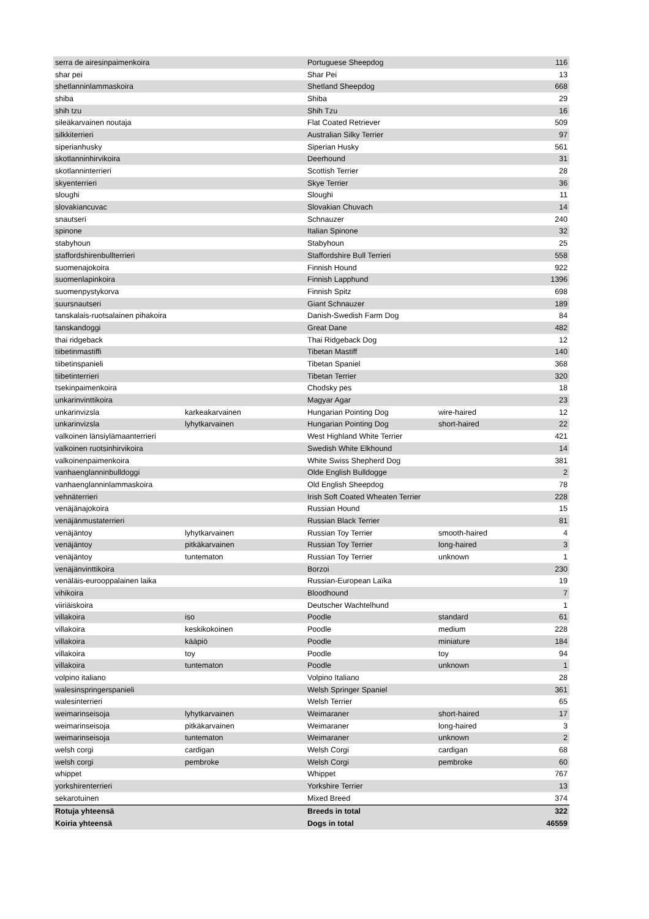| serra de airesinpaimenkoira | | Portuguese Sheepdog | | 116 |
| shar pei | | Shar Pei | | 13 |
| shetlanninlammaskoira | | Shetland Sheepdog | | 668 |
| shiba | | Shiba | | 29 |
| shih tzu | | Shih Tzu | | 16 |
| sileäkarvainen noutaja | | Flat Coated Retriever | | 509 |
| silkkiterrieri | | Australian Silky Terrier | | 97 |
| siperianhusky | | Siperian Husky | | 561 |
| skotlanninhirvikoira | | Deerhound | | 31 |
| skotlanninterrieri | | Scottish Terrier | | 28 |
| skyenterrieri | | Skye Terrier | | 36 |
| sloughi | | Sloughi | | 11 |
| slovakiancuvac | | Slovakian Chuvach | | 14 |
| snautseri | | Schnauzer | | 240 |
| spinone | | Italian Spinone | | 32 |
| stabyhoun | | Stabyhoun | | 25 |
| staffordshirenbullterrieri | | Staffordshire Bull Terrieri | | 558 |
| suomenajokoira | | Finnish Hound | | 922 |
| suomenlapinkoira | | Finnish Lapphund | | 1396 |
| suomenpystykorva | | Finnish Spitz | | 698 |
| suursnautseri | | Giant Schnauzer | | 189 |
| tanskalais-ruotsalainen pihakoira | | Danish-Swedish Farm Dog | | 84 |
| tanskandoggi | | Great Dane | | 482 |
| thai ridgeback | | Thai Ridgeback Dog | | 12 |
| tiibetinmastiffi | | Tibetan Mastiff | | 140 |
| tiibetinspanieli | | Tibetan Spaniel | | 368 |
| tiibetinterrieri | | Tibetan Terrier | | 320 |
| tsekinpaimenkoira | | Chodsky pes | | 18 |
| unkarinvinttikoira | | Magyar Agar | | 23 |
| unkarinvizsla | karkeakarvainen | Hungarian Pointing Dog | wire-haired | 12 |
| unkarinvizsla | lyhytkarvainen | Hungarian Pointing Dog | short-haired | 22 |
| valkoinen länsiylämaanterrieri | | West Highland White Terrier | | 421 |
| valkoinen ruotsinhirvikoira | | Swedish White Elkhound | | 14 |
| valkoinenpaimenkoira | | White Swiss Shepherd Dog | | 381 |
| vanhaenglanninbulldoggi | | Olde English Bulldogge | | 2 |
| vanhaenglanninlammaskoira | | Old English Sheepdog | | 78 |
| vehnäterrieri | | Irish Soft Coated Wheaten Terrier | | 228 |
| venäjänajokoira | | Russian Hound | | 15 |
| venäjänmustaterrieri | | Russian Black Terrier | | 81 |
| venäjäntoy | lyhytkarvainen | Russian Toy Terrier | smooth-haired | 4 |
| venäjäntoy | pitkäkarvainen | Russian Toy Terrier | long-haired | 3 |
| venäjäntoy | tuntematon | Russian Toy Terrier | unknown | 1 |
| venäjänvinttikoira | | Borzoi | | 230 |
| venäläis-eurooppalainen laika | | Russian-European Laïka | | 19 |
| vihikoira | | Bloodhound | | 7 |
| viiriäiskoira | | Deutscher Wachtelhund | | 1 |
| villakoira | iso | Poodle | standard | 61 |
| villakoira | keskikokoinen | Poodle | medium | 228 |
| villakoira | kääpiö | Poodle | miniature | 184 |
| villakoira | toy | Poodle | toy | 94 |
| villakoira | tuntematon | Poodle | unknown | 1 |
| volpino italiano | | Volpino Italiano | | 28 |
| walesinspringerspanieli | | Welsh Springer Spaniel | | 361 |
| walesinterrieri | | Welsh Terrier | | 65 |
| weimarinseisoja | lyhytkarvainen | Weimaraner | short-haired | 17 |
| weimarinseisoja | pitkäkarvainen | Weimaraner | long-haired | 3 |
| weimarinseisoja | tuntematon | Weimaraner | unknown | 2 |
| welsh corgi | cardigan | Welsh Corgi | cardigan | 68 |
| welsh corgi | pembroke | Welsh Corgi | pembroke | 60 |
| whippet | | Whippet | | 767 |
| yorkshirenterrieri | | Yorkshire Terrier | | 13 |
| sekarotuinen | | Mixed Breed | | 374 |
| Rotuja yhteensä | | Breeds in total | | 322 |
| Koiria yhteensä | | Dogs in total | | 46559 |